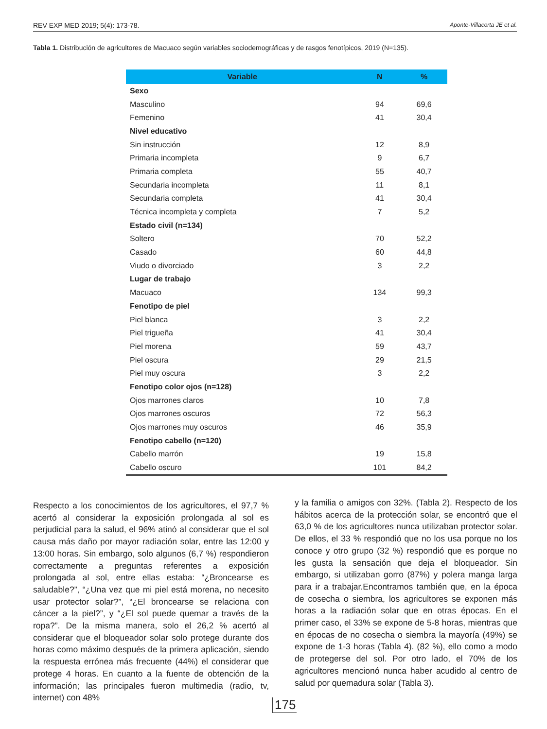REV EXP MED 2019; 5(4): 173-78. Aponte-Villacorta JE et al.
Tabla 1. Distribución de agricultores de Macuaco según variables sociodemográficas y de rasgos fenotípicos, 2019 (N=135).
| Variable | N | % |
| --- | --- | --- |
| Sexo | | |
| Masculino | 94 | 69,6 |
| Femenino | 41 | 30,4 |
| Nivel educativo | | |
| Sin instrucción | 12 | 8,9 |
| Primaria incompleta | 9 | 6,7 |
| Primaria completa | 55 | 40,7 |
| Secundaria incompleta | 11 | 8,1 |
| Secundaria completa | 41 | 30,4 |
| Técnica incompleta y completa | 7 | 5,2 |
| Estado civil (n=134) | | |
| Soltero | 70 | 52,2 |
| Casado | 60 | 44,8 |
| Viudo o divorciado | 3 | 2,2 |
| Lugar de trabajo | | |
| Macuaco | 134 | 99,3 |
| Fenotipo de piel | | |
| Piel blanca | 3 | 2,2 |
| Piel trigueña | 41 | 30,4 |
| Piel morena | 59 | 43,7 |
| Piel oscura | 29 | 21,5 |
| Piel muy oscura | 3 | 2,2 |
| Fenotipo color ojos (n=128) | | |
| Ojos marrones claros | 10 | 7,8 |
| Ojos marrones oscuros | 72 | 56,3 |
| Ojos marrones muy oscuros | 46 | 35,9 |
| Fenotipo cabello (n=120) | | |
| Cabello marrón | 19 | 15,8 |
| Cabello oscuro | 101 | 84,2 |
Respecto a los conocimientos de los agricultores, el 97,7 % acertó al considerar la exposición prolongada al sol es perjudicial para la salud, el 96% atinó al considerar que el sol causa más daño por mayor radiación solar, entre las 12:00 y 13:00 horas. Sin embargo, solo algunos (6,7 %) respondieron correctamente a preguntas referentes a exposición prolongada al sol, entre ellas estaba: “¿Broncearse es saludable?”, “¿Una vez que mi piel está morena, no necesito usar protector solar?”, “¿El broncearse se relaciona con cáncer a la piel?”, y “¿El sol puede quemar a través de la ropa?”. De la misma manera, solo el 26,2 % acertó al considerar que el bloqueador solar solo protege durante dos horas como máximo después de la primera aplicación, siendo la respuesta errónea más frecuente (44%) el considerar que protege 4 horas. En cuanto a la fuente de obtención de la información; las principales fueron multimedia (radio, tv, internet) con 48%
y la familia o amigos con 32%. (Tabla 2). Respecto de los hábitos acerca de la protección solar, se encontró que el 63,0 % de los agricultores nunca utilizaban protector solar. De ellos, el 33 % respondió que no los usa porque no los conoce y otro grupo (32 %) respondió que es porque no les gusta la sensación que deja el bloqueador. Sin embargo, si utilizaban gorro (87%) y polera manga larga para ir a trabajar.Encontramos también que, en la época de cosecha o siembra, los agricultores se exponen más horas a la radiación solar que en otras épocas. En el primer caso, el 33% se expone de 5-8 horas, mientras que en épocas de no cosecha o siembra la mayoría (49%) se expone de 1-3 horas (Tabla 4). (82 %), ello como a modo de protegerse del sol. Por otro lado, el 70% de los agricultores mencionó nunca haber acudido al centro de salud por quemadura solar (Tabla 3).
175